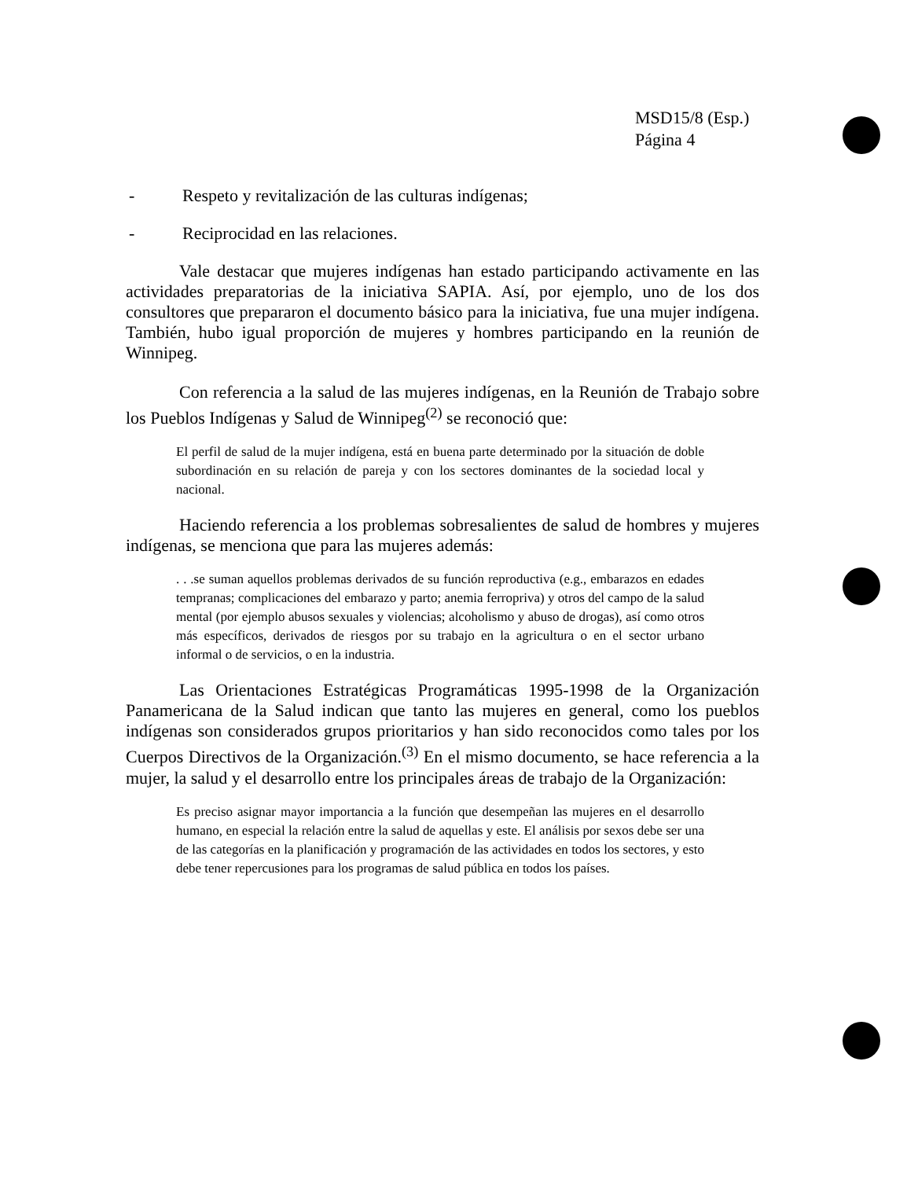MSD15/8 (Esp.)
Página 4
- Respeto y revitalización de las culturas indígenas;
- Reciprocidad en las relaciones.
Vale destacar que mujeres indígenas han estado participando activamente en las actividades preparatorias de la iniciativa SAPIA. Así, por ejemplo, uno de los dos consultores que prepararon el documento básico para la iniciativa, fue una mujer indígena. También, hubo igual proporción de mujeres y hombres participando en la reunión de Winnipeg.
Con referencia a la salud de las mujeres indígenas, en la Reunión de Trabajo sobre los Pueblos Indígenas y Salud de Winnipeg<sup>(2)</sup> se reconoció que:
El perfil de salud de la mujer indígena, está en buena parte determinado por la situación de doble subordinación en su relación de pareja y con los sectores dominantes de la sociedad local y nacional.
Haciendo referencia a los problemas sobresalientes de salud de hombres y mujeres indígenas, se menciona que para las mujeres además:
. . .se suman aquellos problemas derivados de su función reproductiva (e.g., embarazos en edades tempranas; complicaciones del embarazo y parto; anemia ferropriva) y otros del campo de la salud mental (por ejemplo abusos sexuales y violencias; alcoholismo y abuso de drogas), así como otros más específicos, derivados de riesgos por su trabajo en la agricultura o en el sector urbano informal o de servicios, o en la industria.
Las Orientaciones Estratégicas Programáticas 1995-1998 de la Organización Panamericana de la Salud indican que tanto las mujeres en general, como los pueblos indígenas son considerados grupos prioritarios y han sido reconocidos como tales por los Cuerpos Directivos de la Organización.<sup>(3)</sup> En el mismo documento, se hace referencia a la mujer, la salud y el desarrollo entre los principales áreas de trabajo de la Organización:
Es preciso asignar mayor importancia a la función que desempeñan las mujeres en el desarrollo humano, en especial la relación entre la salud de aquellas y este. El análisis por sexos debe ser una de las categorías en la planificación y programación de las actividades en todos los sectores, y esto debe tener repercusiones para los programas de salud pública en todos los países.